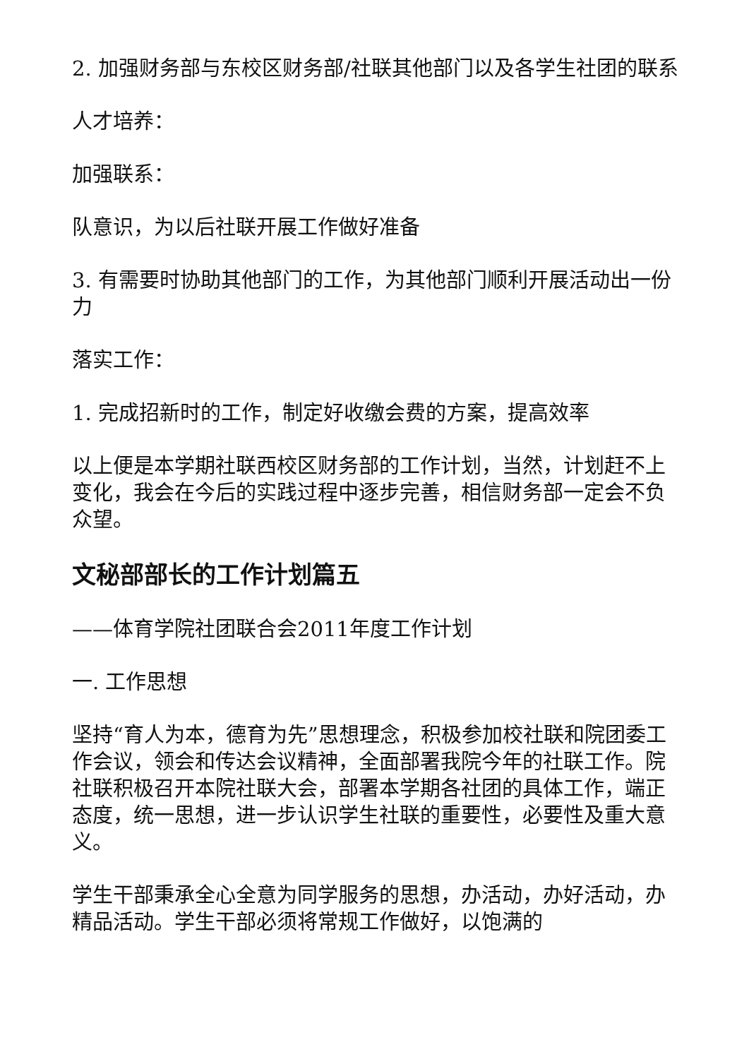2. 加强财务部与东校区财务部/社联其他部门以及各学生社团的联系
人才培养：
加强联系：
队意识，为以后社联开展工作做好准备
3. 有需要时协助其他部门的工作，为其他部门顺利开展活动出一份力
落实工作：
1. 完成招新时的工作，制定好收缴会费的方案，提高效率
以上便是本学期社联西校区财务部的工作计划，当然，计划赶不上变化，我会在今后的实践过程中逐步完善，相信财务部一定会不负众望。
文秘部部长的工作计划篇五
——体育学院社团联合会2011年度工作计划
一. 工作思想
坚持“育人为本，德育为先”思想理念，积极参加校社联和院团委工作会议，领会和传达会议精神，全面部署我院今年的社联工作。院社联积极召开本院社联大会，部署本学期各社团的具体工作，端正态度，统一思想，进一步认识学生社联的重要性，必要性及重大意义。
学生干部秉承全心全意为同学服务的思想，办活动，办好活动，办精品活动。学生干部必须将常规工作做好，以饱满的